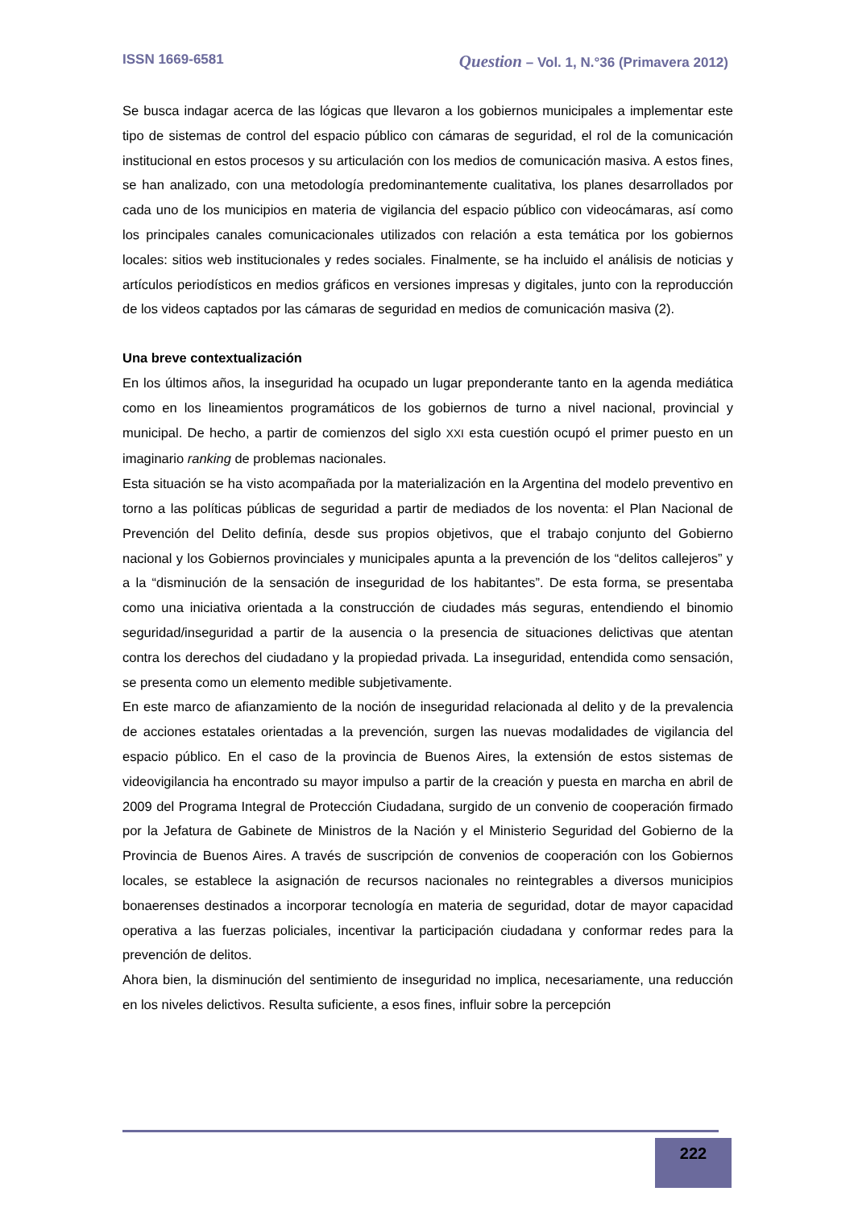ISSN 1669-6581 Question – Vol. 1, N.°36 (Primavera 2012)
Se busca indagar acerca de las lógicas que llevaron a los gobiernos municipales a implementar este tipo de sistemas de control del espacio público con cámaras de seguridad, el rol de la comunicación institucional en estos procesos y su articulación con los medios de comunicación masiva. A estos fines, se han analizado, con una metodología predominantemente cualitativa, los planes desarrollados por cada uno de los municipios en materia de vigilancia del espacio público con videocámaras, así como los principales canales comunicacionales utilizados con relación a esta temática por los gobiernos locales: sitios web institucionales y redes sociales. Finalmente, se ha incluido el análisis de noticias y artículos periodísticos en medios gráficos en versiones impresas y digitales, junto con la reproducción de los videos captados por las cámaras de seguridad en medios de comunicación masiva (2).
Una breve contextualización
En los últimos años, la inseguridad ha ocupado un lugar preponderante tanto en la agenda mediática como en los lineamientos programáticos de los gobiernos de turno a nivel nacional, provincial y municipal. De hecho, a partir de comienzos del siglo XXI esta cuestión ocupó el primer puesto en un imaginario ranking de problemas nacionales.
Esta situación se ha visto acompañada por la materialización en la Argentina del modelo preventivo en torno a las políticas públicas de seguridad a partir de mediados de los noventa: el Plan Nacional de Prevención del Delito definía, desde sus propios objetivos, que el trabajo conjunto del Gobierno nacional y los Gobiernos provinciales y municipales apunta a la prevención de los “delitos callejeros” y a la “disminución de la sensación de inseguridad de los habitantes”. De esta forma, se presentaba como una iniciativa orientada a la construcción de ciudades más seguras, entendiendo el binomio seguridad/inseguridad a partir de la ausencia o la presencia de situaciones delictivas que atentan contra los derechos del ciudadano y la propiedad privada. La inseguridad, entendida como sensación, se presenta como un elemento medible subjetivamente.
En este marco de afianzamiento de la noción de inseguridad relacionada al delito y de la prevalencia de acciones estatales orientadas a la prevención, surgen las nuevas modalidades de vigilancia del espacio público. En el caso de la provincia de Buenos Aires, la extensión de estos sistemas de videovigilancia ha encontrado su mayor impulso a partir de la creación y puesta en marcha en abril de 2009 del Programa Integral de Protección Ciudadana, surgido de un convenio de cooperación firmado por la Jefatura de Gabinete de Ministros de la Nación y el Ministerio Seguridad del Gobierno de la Provincia de Buenos Aires. A través de suscripción de convenios de cooperación con los Gobiernos locales, se establece la asignación de recursos nacionales no reintegrables a diversos municipios bonaerenses destinados a incorporar tecnología en materia de seguridad, dotar de mayor capacidad operativa a las fuerzas policiales, incentivar la participación ciudadana y conformar redes para la prevención de delitos.
Ahora bien, la disminución del sentimiento de inseguridad no implica, necesariamente, una reducción en los niveles delictivos. Resulta suficiente, a esos fines, influir sobre la percepción
222